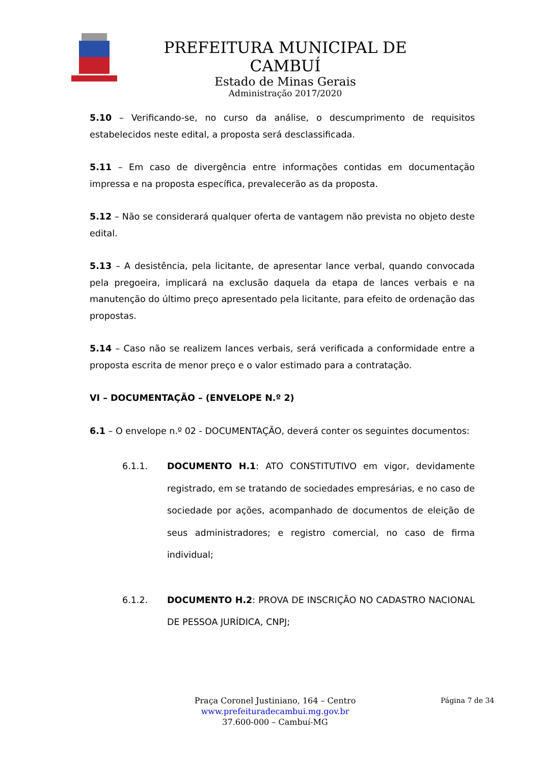PREFEITURA MUNICIPAL DE CAMBUÍ
Estado de Minas Gerais
Administração 2017/2020
5.10 – Verificando-se, no curso da análise, o descumprimento de requisitos estabelecidos neste edital, a proposta será desclassificada.
5.11 – Em caso de divergência entre informações contidas em documentação impressa e na proposta específica, prevalecerão as da proposta.
5.12 – Não se considerará qualquer oferta de vantagem não prevista no objeto deste edital.
5.13 – A desistência, pela licitante, de apresentar lance verbal, quando convocada pela pregoeira, implicará na exclusão daquela da etapa de lances verbais e na manutenção do último preço apresentado pela licitante, para efeito de ordenação das propostas.
5.14 – Caso não se realizem lances verbais, será verificada a conformidade entre a proposta escrita de menor preço e o valor estimado para a contratação.
VI – DOCUMENTAÇÃO – (ENVELOPE N.º 2)
6.1 – O envelope n.º 02 - DOCUMENTAÇÃO, deverá conter os seguintes documentos:
6.1.1. DOCUMENTO H.1: ATO CONSTITUTIVO em vigor, devidamente registrado, em se tratando de sociedades empresárias, e no caso de sociedade por ações, acompanhado de documentos de eleição de seus administradores; e registro comercial, no caso de firma individual;
6.1.2. DOCUMENTO H.2: PROVA DE INSCRIÇÃO NO CADASTRO NACIONAL DE PESSOA JURÍDICA, CNPJ;
Praça Coronel Justiniano, 164 – Centro
www.prefeituradecambui.mg.gov.br
37.600-000 – Cambuí-MG
Página 7 de 34